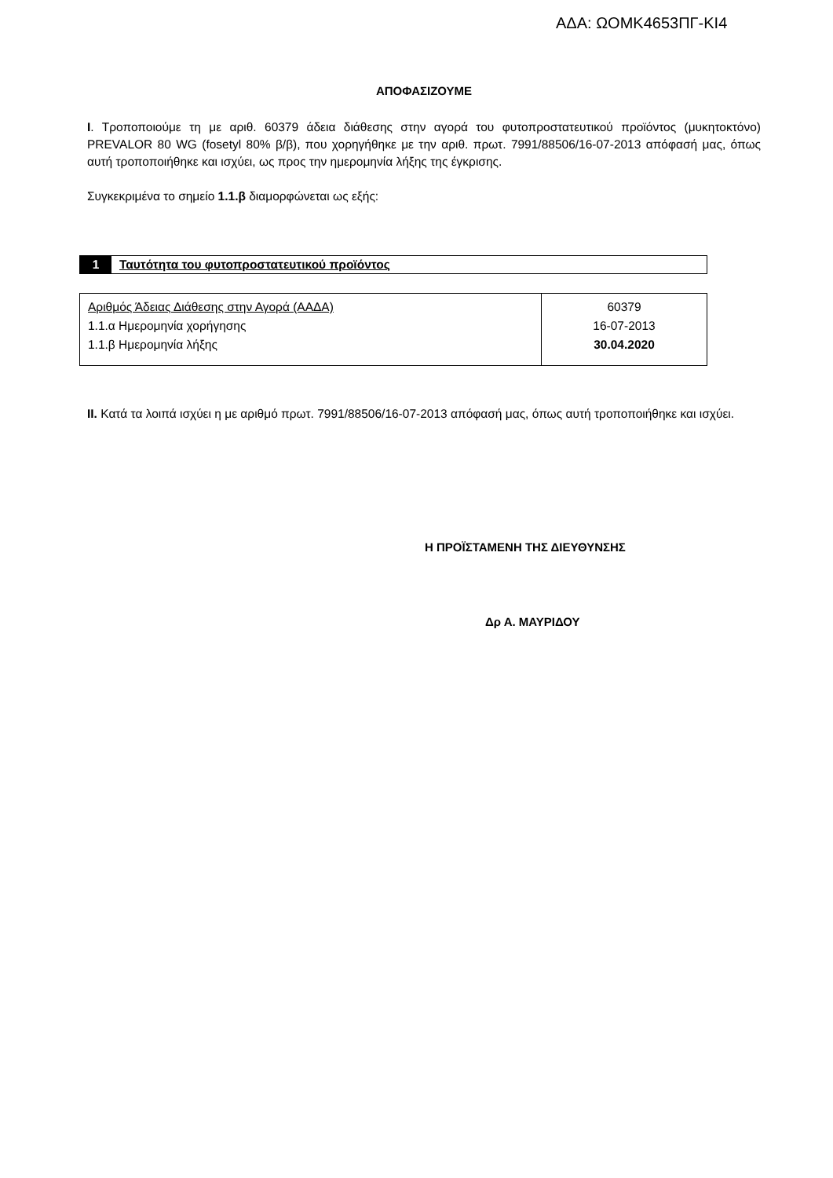ΑΔΑ: ΩΟΜΚ4653ΠΓ-ΚΙ4
ΑΠΟΦΑΣΙΖΟΥΜΕ
Ι. Τροποποιούμε τη με αριθ. 60379 άδεια διάθεσης στην αγορά του φυτοπροστατευτικού προϊόντος (μυκητοκτόνο) PREVALOR 80 WG (fosetyl 80% β/β), που χορηγήθηκε με την αριθ. πρωτ. 7991/88506/16-07-2013 απόφασή μας, όπως αυτή τροποποιήθηκε και ισχύει, ως προς την ημερομηνία λήξης της έγκρισης.
Συγκεκριμένα το σημείο 1.1.β διαμορφώνεται ως εξής:
1 Ταυτότητα του φυτοπροστατευτικού προϊόντος
| Αριθμός Άδειας Διάθεσης στην Αγορά (ΑΑΔΑ) 1.1.α Ημερομηνία χορήγησης 1.1.β Ημερομηνία λήξης | 60379 16-07-2013 30.04.2020 |
ΙΙ. Κατά τα λοιπά ισχύει η με αριθμό πρωτ. 7991/88506/16-07-2013 απόφασή μας, όπως αυτή τροποποιήθηκε και ισχύει.
Η ΠΡΟΪΣΤΑΜΕΝΗ ΤΗΣ ΔΙΕΥΘΥΝΣΗΣ
Δρ Α. ΜΑΥΡΙΔΟΥ